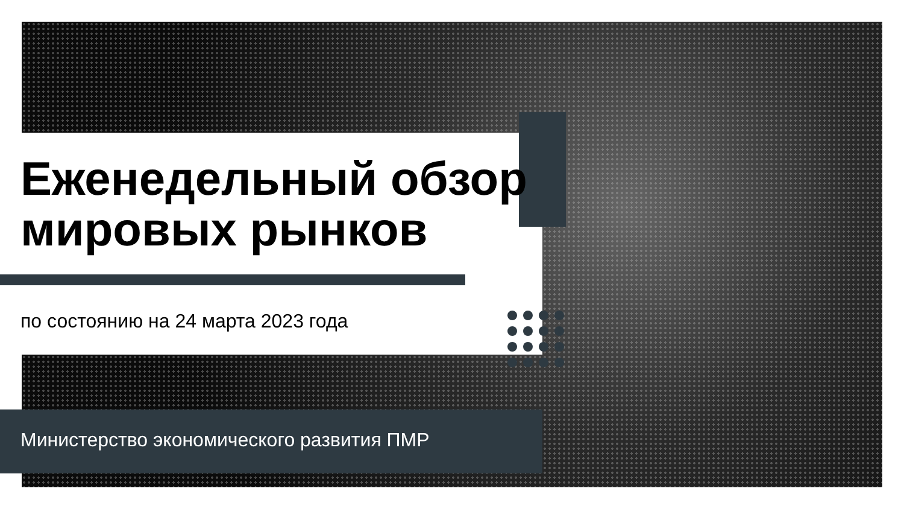Еженедельный обзор
мировых рынков
по состоянию на 24 марта 2023 года
Министерство экономического развития ПМР